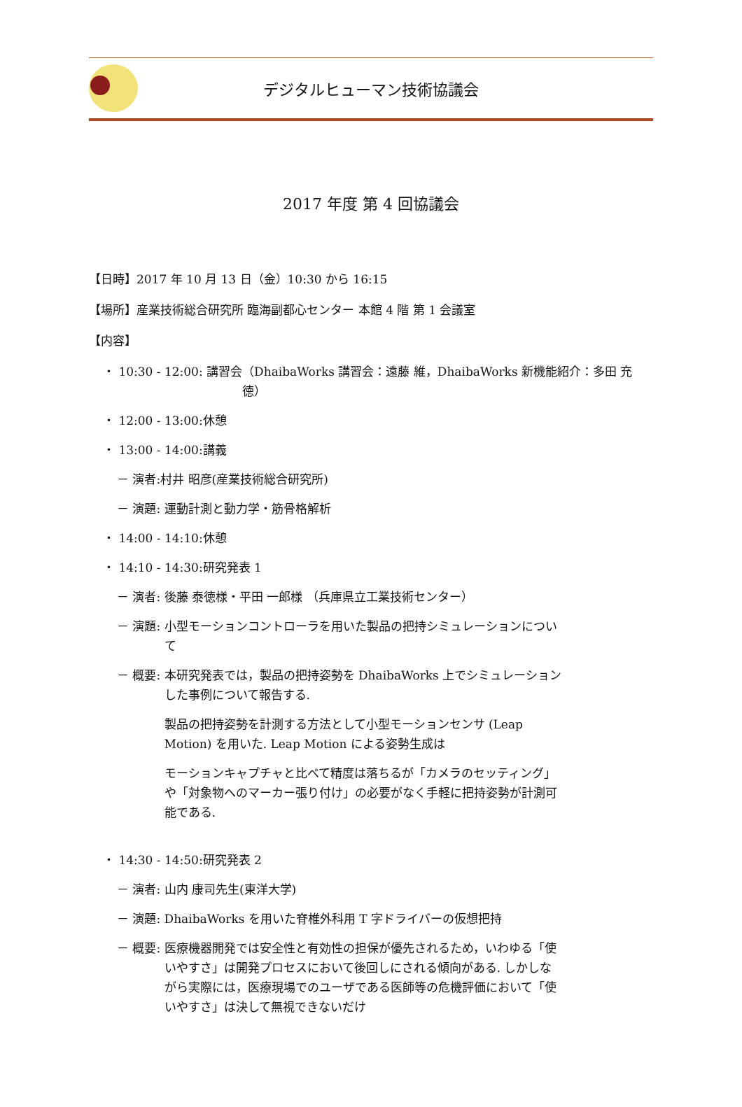デジタルヒューマン技術協議会
2017 年度 第 4 回協議会
【日時】2017 年 10 月 13 日（金）10:30 から 16:15
【場所】産業技術総合研究所 臨海副都心センター 本館 4 階 第 1 会議室
【内容】
・ 10:30 - 12:00: 講習会 （DhaibaWorks 講習会：遠藤 維，DhaibaWorks 新機能紹介：多田 充徳）
・ 12:00 - 13:00:休憩
・ 13:00 - 14:00:講義
－ 演者:村井 昭彦(産業技術総合研究所)
－ 演題: 運動計測と動力学・筋骨格解析
・ 14:00 - 14:10:休憩
・ 14:10 - 14:30:研究発表 1
－ 演者: 後藤 泰徳様・平田 一郎様 （兵庫県立工業技術センター）
－ 演題: 小型モーションコントローラを用いた製品の把持シミュレーションについて
－ 概要: 本研究発表では，製品の把持姿勢を DhaibaWorks 上でシミュレーションした事例について報告する.
製品の把持姿勢を計測する方法として小型モーションセンサ (Leap Motion) を用いた. Leap Motion による姿勢生成は
モーションキャプチャと比べて精度は落ちるが「カメラのセッティング」や「対象物へのマーカー張り付け」の必要がなく手軽に把持姿勢が計測可能である.
・ 14:30 - 14:50:研究発表 2
－ 演者: 山内 康司先生(東洋大学)
－ 演題: DhaibaWorks を用いた脊椎外科用 T 字ドライバーの仮想把持
－ 概要: 医療機器開発では安全性と有効性の担保が優先されるため，いわゆる「使いやすさ」は開発プロセスにおいて後回しにされる傾向がある. しかしながら実際には，医療現場でのユーザである医師等の危機評価において「使いやすさ」は決して無視できないだけ